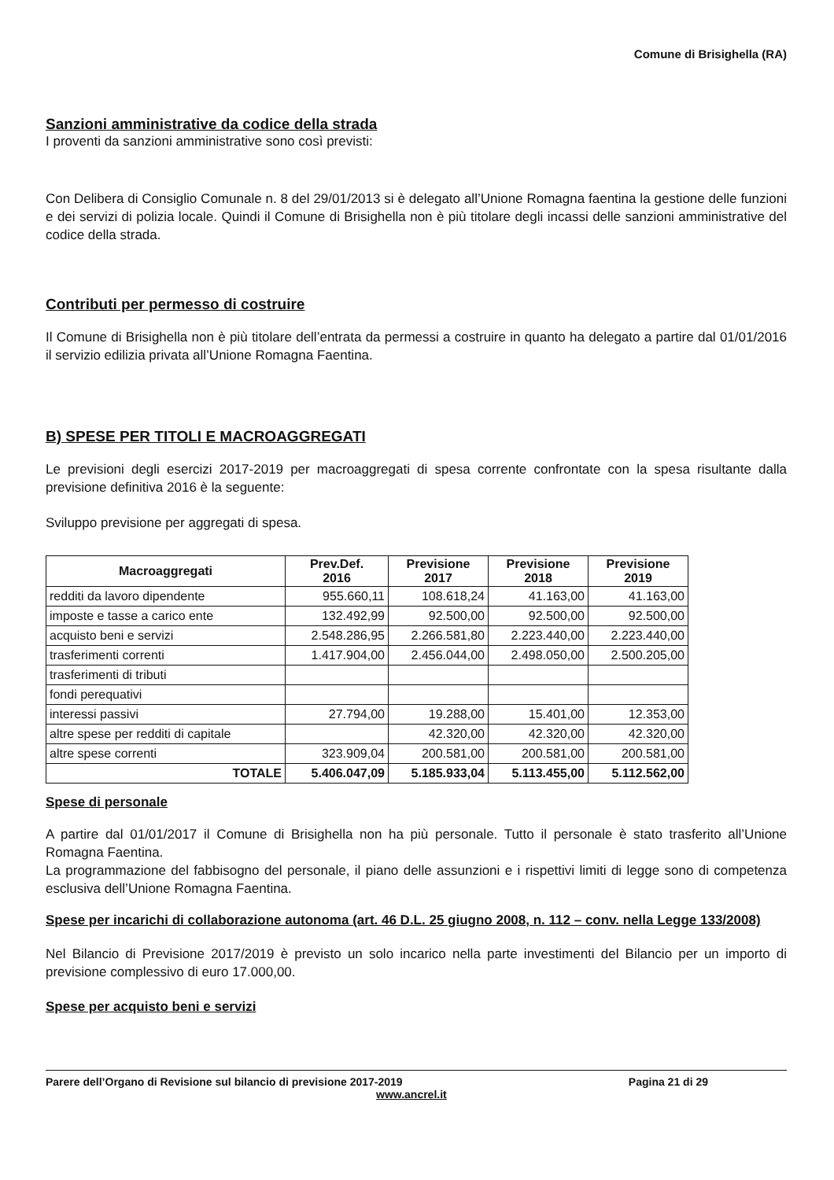Comune di Brisighella (RA)
Sanzioni amministrative da codice della strada
I proventi da sanzioni amministrative sono così previsti:
Con Delibera di Consiglio Comunale n. 8 del 29/01/2013 si è delegato all’Unione Romagna faentina la gestione delle funzioni e dei servizi di polizia locale. Quindi il Comune di Brisighella non è più titolare degli incassi delle sanzioni amministrative del codice della strada.
Contributi per permesso di costruire
Il Comune di Brisighella non è più titolare dell’entrata da permessi a costruire in quanto ha delegato a partire dal 01/01/2016 il servizio edilizia privata all’Unione Romagna Faentina.
B) SPESE PER TITOLI E MACROAGGREGATI
Le previsioni degli esercizi 2017-2019 per macroaggregati di spesa corrente confrontate con la spesa risultante dalla previsione definitiva 2016 è la seguente:
Sviluppo previsione per aggregati di spesa.
| Macroaggregati | Prev.Def. 2016 | Previsione 2017 | Previsione 2018 | Previsione 2019 |
| --- | --- | --- | --- | --- |
| redditi da lavoro dipendente | 955.660,11 | 108.618,24 | 41.163,00 | 41.163,00 |
| imposte e tasse a carico ente | 132.492,99 | 92.500,00 | 92.500,00 | 92.500,00 |
| acquisto beni e servizi | 2.548.286,95 | 2.266.581,80 | 2.223.440,00 | 2.223.440,00 |
| trasferimenti correnti | 1.417.904,00 | 2.456.044,00 | 2.498.050,00 | 2.500.205,00 |
| trasferimenti di tributi | | | | |
| fondi perequativi | | | | |
| interessi passivi | 27.794,00 | 19.288,00 | 15.401,00 | 12.353,00 |
| altre spese per redditi di capitale | | 42.320,00 | 42.320,00 | 42.320,00 |
| altre spese correnti | 323.909,04 | 200.581,00 | 200.581,00 | 200.581,00 |
| TOTALE | 5.406.047,09 | 5.185.933,04 | 5.113.455,00 | 5.112.562,00 |
Spese di personale
A partire dal 01/01/2017 il Comune di Brisighella non ha più personale. Tutto il personale è stato trasferito all’Unione Romagna Faentina.
La programmazione del fabbisogno del personale, il piano delle assunzioni e i rispettivi limiti di legge sono di competenza esclusiva dell’Unione Romagna Faentina.
Spese per incarichi di collaborazione autonoma (art. 46 D.L. 25 giugno 2008, n. 112 – conv. nella Legge 133/2008)
Nel Bilancio di Previsione 2017/2019 è previsto un solo incarico nella parte investimenti del Bilancio per un importo di previsione complessivo di euro 17.000,00.
Spese per acquisto beni e servizi
Parere dell’Organo di Revisione sul bilancio di previsione 2017-2019 Pagina 21 di 29
www.ancrel.it